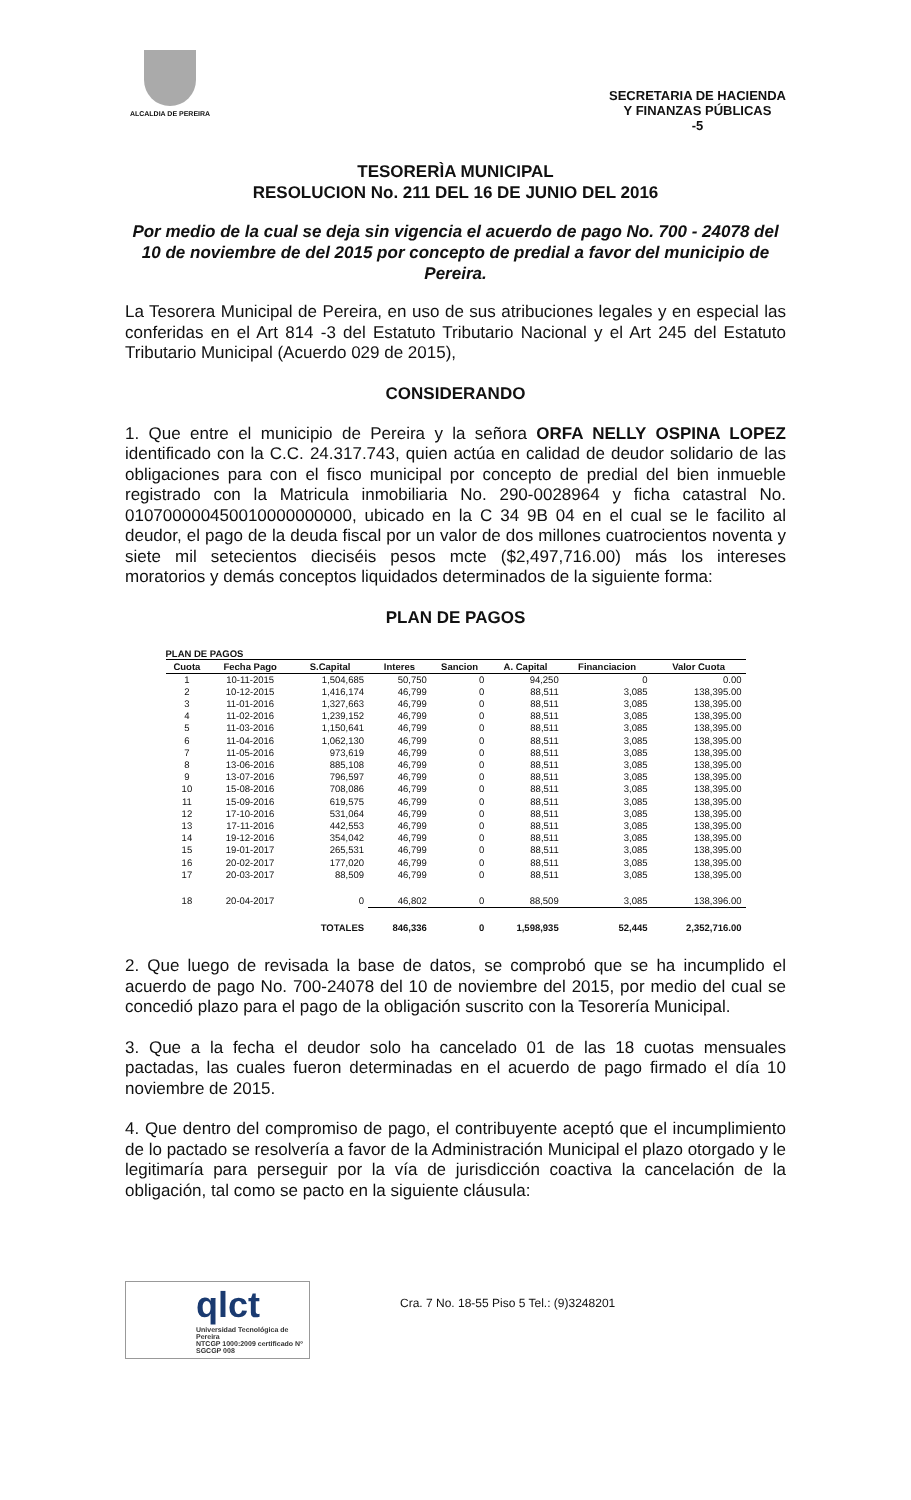ALCALDIA DE PEREIRA
SECRETARIA DE HACIENDA
Y FINANZAS PÚBLICAS
-5
TESORERÌA MUNICIPAL
RESOLUCION No. 211 DEL 16 DE JUNIO DEL 2016
Por medio de la cual se deja sin vigencia el acuerdo de pago No. 700 - 24078 del 10 de noviembre de del 2015 por concepto de predial a favor del municipio de Pereira.
La Tesorera Municipal de Pereira, en uso de sus atribuciones legales y en especial las conferidas en el Art 814 -3 del Estatuto Tributario Nacional y el Art 245 del Estatuto Tributario Municipal (Acuerdo 029 de 2015),
CONSIDERANDO
1. Que entre el municipio de Pereira y la señora ORFA NELLY OSPINA LOPEZ identificado con la C.C. 24.317.743, quien actúa en calidad de deudor solidario de las obligaciones para con el fisco municipal por concepto de predial del bien inmueble registrado con la Matricula inmobiliaria No. 290-0028964 y ficha catastral No. 010700000450010000000000, ubicado en la C 34 9B 04 en el cual se le facilito al deudor, el pago de la deuda fiscal por un valor de dos millones cuatrocientos noventa y siete mil setecientos dieciséis pesos mcte ($2,497,716.00) más los intereses moratorios y demás conceptos liquidados determinados de la siguiente forma:
PLAN DE PAGOS
PLAN DE PAGOS
| Cuota | Fecha Pago | S.Capital | Interes | Sancion | A. Capital | Financiacion | Valor Cuota |
| --- | --- | --- | --- | --- | --- | --- | --- |
| 1 | 10-11-2015 | 1,504,685 | 50,750 | 0 | 94,250 | 0 | 0.00 |
| 2 | 10-12-2015 | 1,416,174 | 46,799 | 0 | 88,511 | 3,085 | 138,395.00 |
| 3 | 11-01-2016 | 1,327,663 | 46,799 | 0 | 88,511 | 3,085 | 138,395.00 |
| 4 | 11-02-2016 | 1,239,152 | 46,799 | 0 | 88,511 | 3,085 | 138,395.00 |
| 5 | 11-03-2016 | 1,150,641 | 46,799 | 0 | 88,511 | 3,085 | 138,395.00 |
| 6 | 11-04-2016 | 1,062,130 | 46,799 | 0 | 88,511 | 3,085 | 138,395.00 |
| 7 | 11-05-2016 | 973,619 | 46,799 | 0 | 88,511 | 3,085 | 138,395.00 |
| 8 | 13-06-2016 | 885,108 | 46,799 | 0 | 88,511 | 3,085 | 138,395.00 |
| 9 | 13-07-2016 | 796,597 | 46,799 | 0 | 88,511 | 3,085 | 138,395.00 |
| 10 | 15-08-2016 | 708,086 | 46,799 | 0 | 88,511 | 3,085 | 138,395.00 |
| 11 | 15-09-2016 | 619,575 | 46,799 | 0 | 88,511 | 3,085 | 138,395.00 |
| 12 | 17-10-2016 | 531,064 | 46,799 | 0 | 88,511 | 3,085 | 138,395.00 |
| 13 | 17-11-2016 | 442,553 | 46,799 | 0 | 88,511 | 3,085 | 138,395.00 |
| 14 | 19-12-2016 | 354,042 | 46,799 | 0 | 88,511 | 3,085 | 138,395.00 |
| 15 | 19-01-2017 | 265,531 | 46,799 | 0 | 88,511 | 3,085 | 138,395.00 |
| 16 | 20-02-2017 | 177,020 | 46,799 | 0 | 88,511 | 3,085 | 138,395.00 |
| 17 | 20-03-2017 | 88,509 | 46,799 | 0 | 88,511 | 3,085 | 138,395.00 |
| 18 | 20-04-2017 | 0 | 46,802 | 0 | 88,509 | 3,085 | 138,396.00 |
| | | TOTALES | 846,336 | 0 | 1,598,935 | 52,445 | 2,352,716.00 |
2. Que luego de revisada la base de datos, se comprobó que se ha incumplido el acuerdo de pago No. 700-24078 del 10 de noviembre del 2015, por medio del cual se concedió plazo para el pago de la obligación suscrito con la Tesorería Municipal.
3. Que a la fecha el deudor solo ha cancelado 01 de las 18 cuotas mensuales pactadas, las cuales fueron determinadas en el acuerdo de pago firmado el día 10 noviembre de 2015.
4. Que dentro del compromiso de pago, el contribuyente aceptó que el incumplimiento de lo pactado se resolvería a favor de la Administración Municipal el plazo otorgado y le legitimaría para perseguir por la vía de jurisdicción coactiva la cancelación de la obligación, tal como se pacto en la siguiente cláusula:
qlct
Universidad Tecnológica de Pereira
NTCGP 1000:2009 certificado Nº SGCGP 008
Cra. 7 No. 18-55 Piso 5 Tel.: (9)3248201